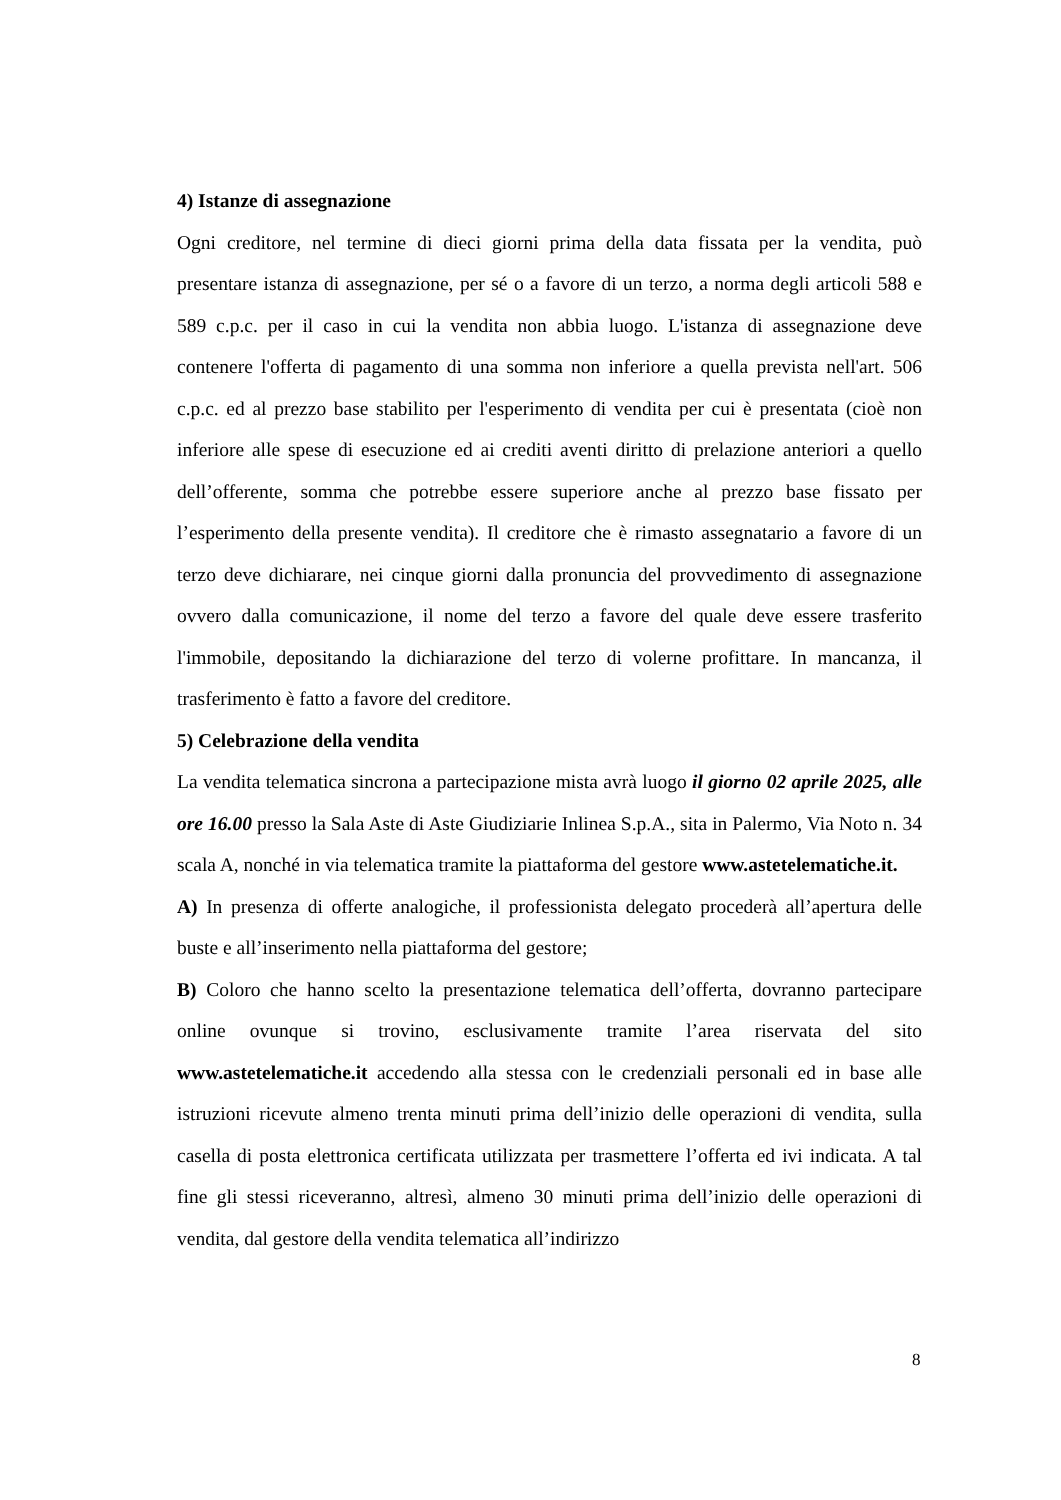4) Istanze di assegnazione
Ogni creditore, nel termine di dieci giorni prima della data fissata per la vendita, può presentare istanza di assegnazione, per sé o a favore di un terzo, a norma degli articoli 588 e 589 c.p.c. per il caso in cui la vendita non abbia luogo. L'istanza di assegnazione deve contenere l'offerta di pagamento di una somma non inferiore a quella prevista nell'art. 506 c.p.c. ed al prezzo base stabilito per l'esperimento di vendita per cui è presentata (cioè non inferiore alle spese di esecuzione ed ai crediti aventi diritto di prelazione anteriori a quello dell’offerente, somma che potrebbe essere superiore anche al prezzo base fissato per l’esperimento della presente vendita). Il creditore che è rimasto assegnatario a favore di un terzo deve dichiarare, nei cinque giorni dalla pronuncia del provvedimento di assegnazione ovvero dalla comunicazione, il nome del terzo a favore del quale deve essere trasferito l'immobile, depositando la dichiarazione del terzo di volerne profittare. In mancanza, il trasferimento è fatto a favore del creditore.
5) Celebrazione della vendita
La vendita telematica sincrona a partecipazione mista avrà luogo il giorno 02 aprile 2025, alle ore 16.00 presso la Sala Aste di Aste Giudiziarie Inlinea S.p.A., sita in Palermo, Via Noto n. 34 scala A, nonché in via telematica tramite la piattaforma del gestore www.astetelematiche.it.
A) In presenza di offerte analogiche, il professionista delegato procederà all’apertura delle buste e all’inserimento nella piattaforma del gestore;
B) Coloro che hanno scelto la presentazione telematica dell’offerta, dovranno partecipare online ovunque si trovino, esclusivamente tramite l’area riservata del sito www.astetelematiche.it accedendo alla stessa con le credenziali personali ed in base alle istruzioni ricevute almeno trenta minuti prima dell’inizio delle operazioni di vendita, sulla casella di posta elettronica certificata utilizzata per trasmettere l’offerta ed ivi indicata. A tal fine gli stessi riceveranno, altresì, almeno 30 minuti prima dell’inizio delle operazioni di vendita, dal gestore della vendita telematica all’indirizzo
8